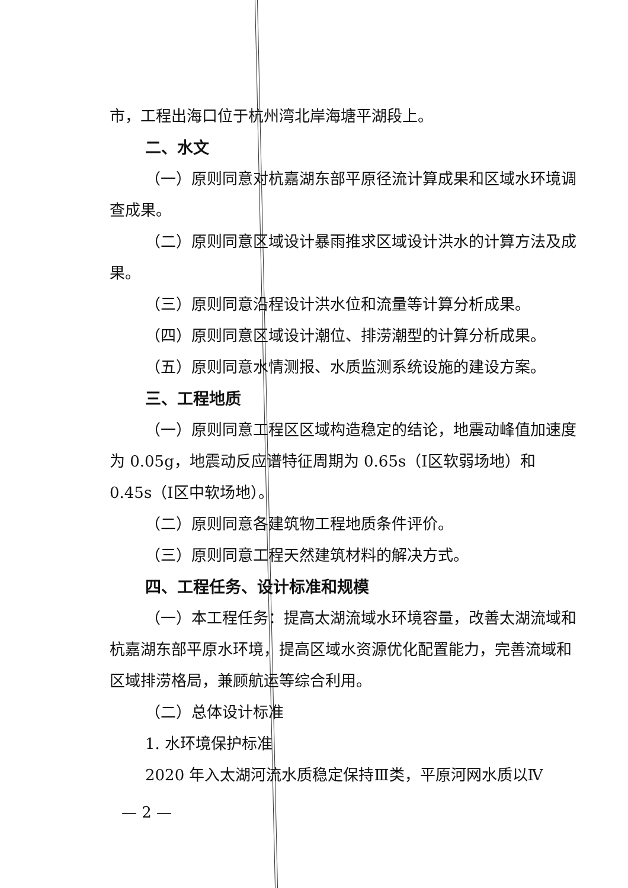市，工程出海口位于杭州湾北岸海塘平湖段上。
二、水文
（一）原则同意对杭嘉湖东部平原径流计算成果和区域水环境调查成果。
（二）原则同意区域设计暴雨推求区域设计洪水的计算方法及成果。
（三）原则同意沿程设计洪水位和流量等计算分析成果。
（四）原则同意区域设计潮位、排涝潮型的计算分析成果。
（五）原则同意水情测报、水质监测系统设施的建设方案。
三、工程地质
（一）原则同意工程区区域构造稳定的结论，地震动峰值加速度为 0.05g，地震动反应谱特征周期为 0.65s（Ⅰ区软弱场地）和 0.45s（Ⅰ区中软场地）。
（二）原则同意各建筑物工程地质条件评价。
（三）原则同意工程天然建筑材料的解决方式。
四、工程任务、设计标准和规模
（一）本工程任务：提高太湖流域水环境容量，改善太湖流域和杭嘉湖东部平原水环境，提高区域水资源优化配置能力，完善流域和区域排涝格局，兼顾航运等综合利用。
（二）总体设计标准
1. 水环境保护标准
2020 年入太湖河流水质稳定保持Ⅲ类，平原河网水质以Ⅳ
— 2 —